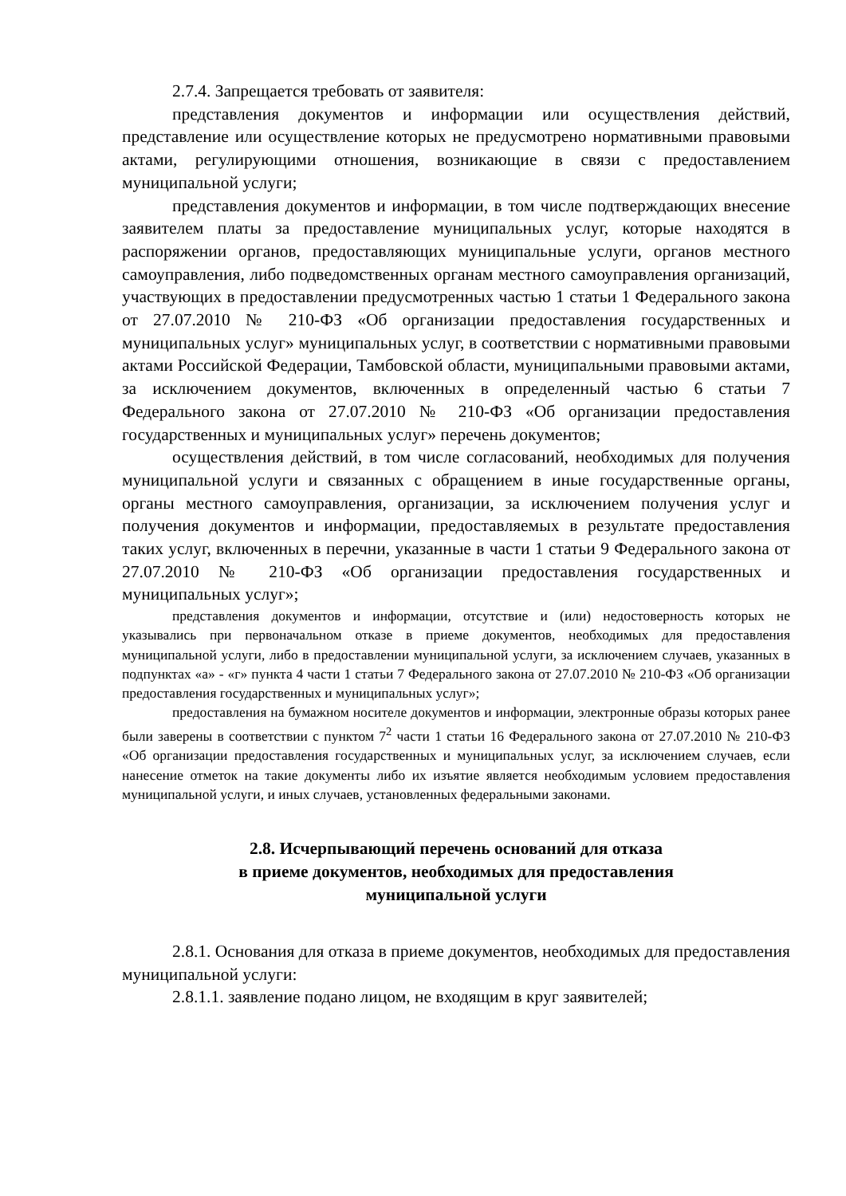2.7.4. Запрещается требовать от заявителя:
представления документов и информации или осуществления действий, представление или осуществление которых не предусмотрено нормативными правовыми актами, регулирующими отношения, возникающие в связи с предоставлением муниципальной услуги;
представления документов и информации, в том числе подтверждающих внесение заявителем платы за предоставление муниципальных услуг, которые находятся в распоряжении органов, предоставляющих муниципальные услуги, органов местного самоуправления, либо подведомственных органам местного самоуправления организаций, участвующих в предоставлении предусмотренных частью 1 статьи 1 Федерального закона от 27.07.2010 № 210-ФЗ «Об организации предоставления государственных и муниципальных услуг» муниципальных услуг, в соответствии с нормативными правовыми актами Российской Федерации, Тамбовской области, муниципальными правовыми актами, за исключением документов, включенных в определенный частью 6 статьи 7 Федерального закона от 27.07.2010 № 210-ФЗ «Об организации предоставления государственных и муниципальных услуг» перечень документов;
осуществления действий, в том числе согласований, необходимых для получения муниципальной услуги и связанных с обращением в иные государственные органы, органы местного самоуправления, организации, за исключением получения услуг и получения документов и информации, предоставляемых в результате предоставления таких услуг, включенных в перечни, указанные в части 1 статьи 9 Федерального закона от 27.07.2010 № 210-ФЗ «Об организации предоставления государственных и муниципальных услуг»;
представления документов и информации, отсутствие и (или) недостоверность которых не указывались при первоначальном отказе в приеме документов, необходимых для предоставления муниципальной услуги, либо в предоставлении муниципальной услуги, за исключением случаев, указанных в подпунктах «а» - «г» пункта 4 части 1 статьи 7 Федерального закона от 27.07.2010 № 210-ФЗ «Об организации предоставления государственных и муниципальных услуг»;
предоставления на бумажном носителе документов и информации, электронные образы которых ранее были заверены в соответствии с пунктом 7<sup>2</sup> части 1 статьи 16 Федерального закона от 27.07.2010 № 210-ФЗ «Об организации предоставления государственных и муниципальных услуг, за исключением случаев, если нанесение отметок на такие документы либо их изъятие является необходимым условием предоставления муниципальной услуги, и иных случаев, установленных федеральными законами.
2.8. Исчерпывающий перечень оснований для отказа
в приеме документов, необходимых для предоставления
муниципальной услуги
2.8.1. Основания для отказа в приеме документов, необходимых для предоставления муниципальной услуги:
2.8.1.1. заявление подано лицом, не входящим в круг заявителей;